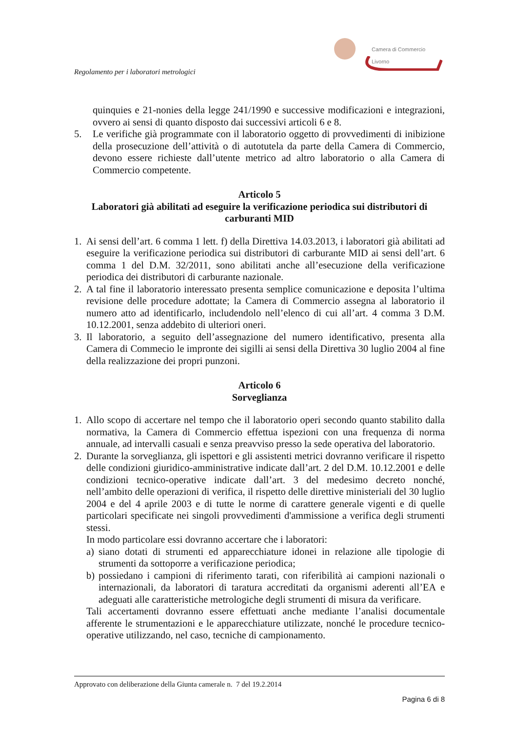Camera di Commercio
Livorno
Regolamento per i laboratori metrologici
quinquies e 21-nonies della legge 241/1990 e successive modificazioni e integrazioni, ovvero ai sensi di quanto disposto dai successivi articoli 6 e 8.
5. Le verifiche già programmate con il laboratorio oggetto di provvedimenti di inibizione della prosecuzione dell’attività o di autotutela da parte della Camera di Commercio, devono essere richieste dall’utente metrico ad altro laboratorio o alla Camera di Commercio competente.
Articolo 5
Laboratori già abilitati ad eseguire la verificazione periodica sui distributori di carburanti MID
1. Ai sensi dell’art. 6 comma 1 lett. f) della Direttiva 14.03.2013, i laboratori già abilitati ad eseguire la verificazione periodica sui distributori di carburante MID ai sensi dell’art. 6 comma 1 del D.M. 32/2011, sono abilitati anche all’esecuzione della verificazione periodica dei distributori di carburante nazionale.
2. A tal fine il laboratorio interessato presenta semplice comunicazione e deposita l’ultima revisione delle procedure adottate; la Camera di Commercio assegna al laboratorio il numero atto ad identificarlo, includendolo nell’elenco di cui all’art. 4 comma 3 D.M. 10.12.2001, senza addebito di ulteriori oneri.
3. Il laboratorio, a seguito dell’assegnazione del numero identificativo, presenta alla Camera di Commecio le impronte dei sigilli ai sensi della Direttiva 30 luglio 2004 al fine della realizzazione dei propri punzoni.
Articolo 6
Sorveglianza
1. Allo scopo di accertare nel tempo che il laboratorio operi secondo quanto stabilito dalla normativa, la Camera di Commercio effettua ispezioni con una frequenza di norma annuale, ad intervalli casuali e senza preavviso presso la sede operativa del laboratorio.
2. Durante la sorveglianza, gli ispettori e gli assistenti metrici dovranno verificare il rispetto delle condizioni giuridico-amministrative indicate dall’art. 2 del D.M. 10.12.2001 e delle condizioni tecnico-operative indicate dall’art. 3 del medesimo decreto nonché, nell’ambito delle operazioni di verifica, il rispetto delle direttive ministeriali del 30 luglio 2004 e del 4 aprile 2003 e di tutte le norme di carattere generale vigenti e di quelle particolari specificate nei singoli provvedimenti d'ammissione a verifica degli strumenti stessi.
In modo particolare essi dovranno accertare che i laboratori:
a) siano dotati di strumenti ed apparecchiature idonei in relazione alle tipologie di strumenti da sottoporre a verificazione periodica;
b) possiedano i campioni di riferimento tarati, con riferibilità ai campioni nazionali o internazionali, da laboratori di taratura accreditati da organismi aderenti all’EA e adeguati alle caratteristiche metrologiche degli strumenti di misura da verificare.
Tali accertamenti dovranno essere effettuati anche mediante l’analisi documentale afferente le strumentazioni e le apparecchiature utilizzate, nonché le procedure tecnico-operative utilizzando, nel caso, tecniche di campionamento.
Approvato con deliberazione della Giunta camerale n. 7 del 19.2.2014
Pagina 6 di 8